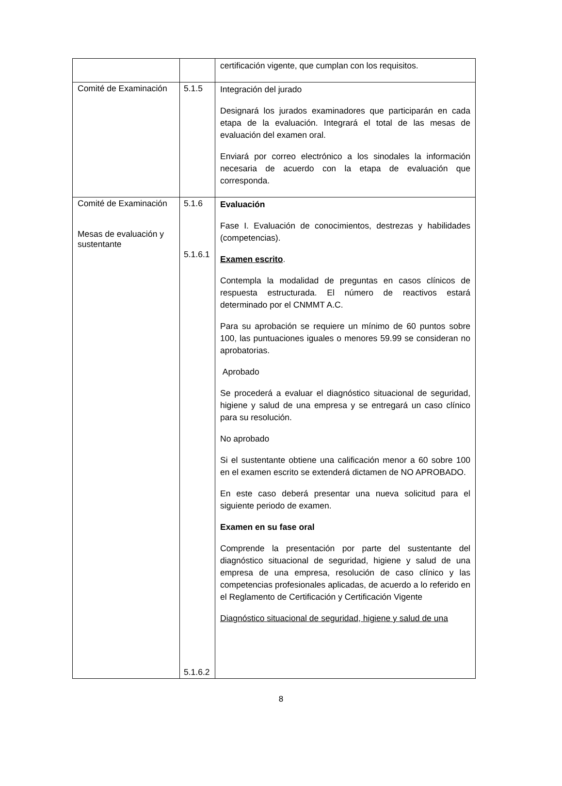| | | certificación vigente, que cumplan con los requisitos. |
| Comité de Examinación | 5.1.5 | Integración del jurado Designará los jurados examinadores que participarán en cada etapa de la evaluación. Integrará el total de las mesas de evaluación del examen oral. Enviará por correo electrónico a los sinodales la información necesaria de acuerdo con la etapa de evaluación que corresponda. |
| Comité de Examinación Mesas de evaluación y sustentante | 5.1.6 5.1.6.1 5.1.6.2 | Evaluación Fase I. Evaluación de conocimientos, destrezas y habilidades (competencias). Examen escrito . Contempla la modalidad de preguntas en casos clínicos de respuesta estructurada. El número de reactivos estará determinado por el CNMMT A.C. Para su aprobación se requiere un mínimo de 60 puntos sobre 100, las puntuaciones iguales o menores 59.99 se consideran no aprobatorias. Aprobado Se procederá a evaluar el diagnóstico situacional de seguridad, higiene y salud de una empresa y se entregará un caso clínico para su resolución. No aprobado Si el sustentante obtiene una calificación menor a 60 sobre 100 en el examen escrito se extenderá dictamen de NO APROBADO. En este caso deberá presentar una nueva solicitud para el siguiente periodo de examen. Examen en su fase oral Comprende la presentación por parte del sustentante del diagnóstico situacional de seguridad, higiene y salud de una empresa de una empresa, resolución de caso clínico y las competencias profesionales aplicadas, de acuerdo a lo referido en el Reglamento de Certificación y Certificación Vigente Diagnóstico situacional de seguridad, higiene y salud de una |
8